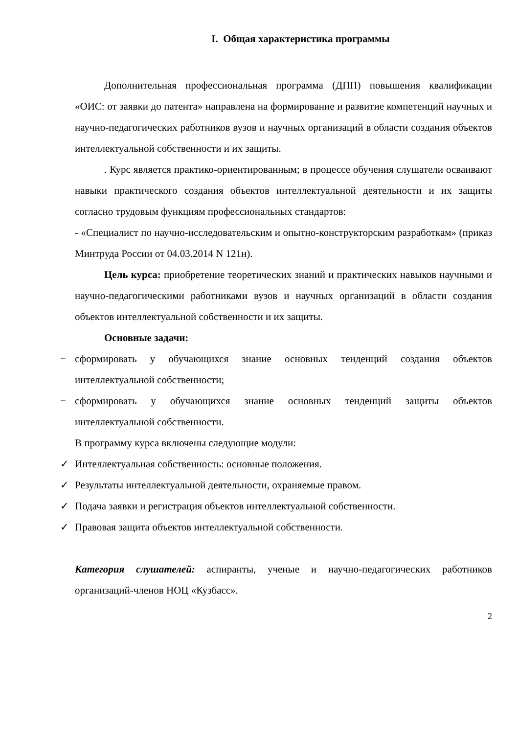I. Общая характеристика программы
Дополнительная профессиональная программа (ДПП) повышения квалификации «ОИС: от заявки до патента» направлена на формирование и развитие компетенций научных и научно-педагогических работников вузов и научных организаций в области создания объектов интеллектуальной собственности и их защиты.
. Курс является практико-ориентированным; в процессе обучения слушатели осваивают навыки практического создания объектов интеллектуальной деятельности и их защиты согласно трудовым функциям профессиональных стандартов:
- «Специалист по научно-исследовательским и опытно-конструкторским разработкам» (приказ Минтруда России от 04.03.2014 N 121н).
Цель курса: приобретение теоретических знаний и практических навыков научными и научно-педагогическими работниками вузов и научных организаций в области создания объектов интеллектуальной собственности и их защиты.
Основные задачи:
− сформировать у обучающихся знание основных тенденций создания объектов интеллектуальной собственности;
− сформировать у обучающихся знание основных тенденций защиты объектов интеллектуальной собственности.
В программу курса включены следующие модули:
✓ Интеллектуальная собственность: основные положения.
✓ Результаты интеллектуальной деятельности, охраняемые правом.
✓ Подача заявки и регистрация объектов интеллектуальной собственности.
✓ Правовая защита объектов интеллектуальной собственности.
Категория слушателей: аспиранты, ученые и научно-педагогических работников организаций-членов НОЦ «Кузбасс».
2